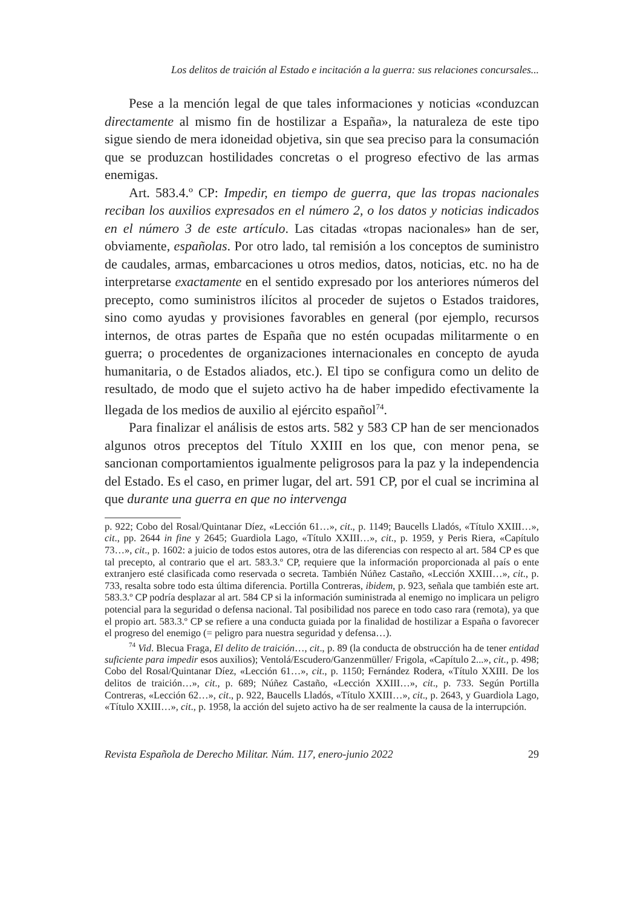Los delitos de traición al Estado e incitación a la guerra: sus relaciones concursales...
Pese a la mención legal de que tales informaciones y noticias «conduzcan directamente al mismo fin de hostilizar a España», la naturaleza de este tipo sigue siendo de mera idoneidad objetiva, sin que sea preciso para la consumación que se produzcan hostilidades concretas o el progreso efectivo de las armas enemigas.
Art. 583.4.º CP: Impedir, en tiempo de guerra, que las tropas nacionales reciban los auxilios expresados en el número 2, o los datos y noticias indicados en el número 3 de este artículo. Las citadas «tropas nacionales» han de ser, obviamente, españolas. Por otro lado, tal remisión a los conceptos de suministro de caudales, armas, embarcaciones u otros medios, datos, noticias, etc. no ha de interpretarse exactamente en el sentido expresado por los anteriores números del precepto, como suministros ilícitos al proceder de sujetos o Estados traidores, sino como ayudas y provisiones favorables en general (por ejemplo, recursos internos, de otras partes de España que no estén ocupadas militarmente o en guerra; o procedentes de organizaciones internacionales en concepto de ayuda humanitaria, o de Estados aliados, etc.). El tipo se configura como un delito de resultado, de modo que el sujeto activo ha de haber impedido efectivamente la llegada de los medios de auxilio al ejército español<sup>74</sup>.
Para finalizar el análisis de estos arts. 582 y 583 CP han de ser mencionados algunos otros preceptos del Título XXIII en los que, con menor pena, se sancionan comportamientos igualmente peligrosos para la paz y la independencia del Estado. Es el caso, en primer lugar, del art. 591 CP, por el cual se incrimina al que durante una guerra en que no intervenga
p. 922; Cobo del Rosal/Quintanar Díez, «Lección 61…», cit., p. 1149; Baucells Lladós, «Título XXIII…», cit., pp. 2644 in fine y 2645; Guardiola Lago, «Título XXIII…», cit., p. 1959, y Peris Riera, «Capítulo 73…», cit., p. 1602: a juicio de todos estos autores, otra de las diferencias con respecto al art. 584 CP es que tal precepto, al contrario que el art. 583.3.º CP, requiere que la información proporcionada al país o ente extranjero esté clasificada como reservada o secreta. También Núñez Castaño, «Lección XXIII…», cit., p. 733, resalta sobre todo esta última diferencia. Portilla Contreras, ibidem, p. 923, señala que también este art. 583.3.º CP podría desplazar al art. 584 CP si la información suministrada al enemigo no implicara un peligro potencial para la seguridad o defensa nacional. Tal posibilidad nos parece en todo caso rara (remota), ya que el propio art. 583.3.º CP se refiere a una conducta guiada por la finalidad de hostilizar a España o favorecer el progreso del enemigo (= peligro para nuestra seguridad y defensa…).
<sup>74</sup> Vid. Blecua Fraga, El delito de traición…, cit., p. 89 (la conducta de obstrucción ha de tener entidad suficiente para impedir esos auxilios); Ventolá/Escudero/Ganzenmüller/ Frigola, «Capítulo 2...», cit., p. 498; Cobo del Rosal/Quintanar Díez, «Lección 61…», cit., p. 1150; Fernández Rodera, «Título XXIII. De los delitos de traición…», cit., p. 689; Núñez Castaño, «Lección XXIII…», cit., p. 733. Según Portilla Contreras, «Lección 62…», cit., p. 922, Baucells Lladós, «Título XXIII…», cit., p. 2643, y Guardiola Lago, «Título XXIII…», cit., p. 1958, la acción del sujeto activo ha de ser realmente la causa de la interrupción.
Revista Española de Derecho Militar. Núm. 117, enero-junio 2022 29